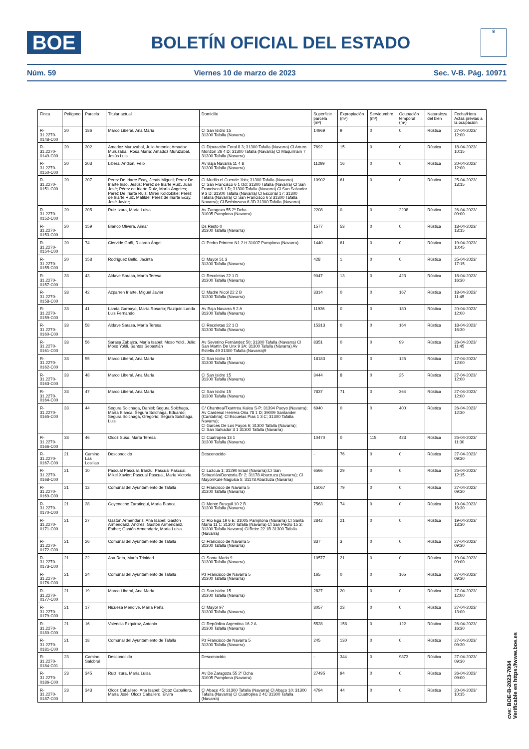BOE
BOLETÍN OFICIAL DEL ESTADO
♛
Núm. 59 Viernes 10 de marzo de 2023 Sec. V-B. Pág. 10971
| Finca | Polígono | Parcela | Titular actual | Domicilio | Superficie parcela (m²) | Expropiación (m²) | Servidumbre (m²) | Ocupación temporal (m²) | Naturaleza del bien | Fecha/Hora Actas previas a la ocupación |
| --- | --- | --- | --- | --- | --- | --- | --- | --- | --- | --- |
| R-31.2270-0148-C00 | 20 | 186 | Marco Liberal, Ana María | Cl San Isidro 15 31300 Tafalla (Navarra) | 14969 | 9 | 0 | 0 | Rústica | 27-04-2023/ 12:00 |
| R-31.2270-0149-C00 | 20 | 202 | Amadoz Muruzabal, Julio Antonio; Amadoz Muruzabal, Rosa María; Amadoz Muruzabal, Jesús Luis | Cl Diputación Foral 8 3; 31300 Tafalla (Navarra) Cl Arturo Monzón 26 4 D; 31300 Tafalla (Navarra) Cl Maquírriain 7 31300 Tafalla (Navarra) | 7692 | 15 | 0 | 0 | Rústica | 18-04-2023/ 10:15 |
| R-31.2270-0150-C00 | 20 | 203 | Liberal Andion, Félix | Av Baja Navarra 11 4 B 31300 Tafalla (Navarra) | 11299 | 16 | 0 | 0 | Rústica | 20-04-2023/ 12:00 |
| R-31.2270-0151-C00 | 20 | 207 | Perez De Iriarte Ecay, Jesús Miguel; Perez De Iriarte Iriso, Jesús; Pérez de Iriarte Ruiz, Juan José; Pérez de Iriarte Ruiz, María Ángeles; Perez De Iriarte Ruiz, Miren Koldobike; Pérez de Iriarte Ruiz, Matilde; Pérez de Iriarte Ecay, José Javier; | Cl Murillo el Cuende 1bis; 31300 Tafalla (Navarra) Cl San Francisco 6 1 Izd; 31300 Tafalla (Navarra) Cl San Francisco 6 1 D; 31300 Tafalla (Navarra) Cl San Salvador 9 3 D; 31300 Tafalla (Navarra) Cl Escorial 17; 31300 Tafalla (Navarra) Cl San Francisco 6 3 31300 Tafalla Navarra); Cl Berbinzana 6 3D 31300 Tafalla (Navarra) | 10902 | 61 | 0 | 0 | Rústica | 25-04-2023/ 13:15 |
| R-31.2270-0152-C00 | 20 | 205 | Ruiz Izura, María Luisa | Av Zaragoza 55 2º Dcha 31005 Pamplona (Navarra) | 2208 | 0 | 0 | 2208 | Rústica | 26-04-2023/ 09:00 |
| R-31.2270-0153-C00 | 20 | 159 | Blanco Olivera, Aimar | Ds Resto 0 31300 Tafalla (Navarra) | 1577 | 53 | 0 | 0 | Rústica | 18-04-2023/ 13:15 |
| R-31.2270-0154-C00 | 20 | 74 | Ciervide Goñi, Ricardo Ángel | Cl Pedro Primero N1 2 H 31007 Pamplona (Navarra) | 1440 | 61 | 0 | 0 | Rústica | 19-04-2023/ 10:45 |
| R-31.2270-0155-C00 | 20 | 158 | Rodriguez Bello, Jacinta | Cl Mayor 51 3 31300 Tafalla (Navarra) | 428 | 1 | 0 | 0 | Rústica | 25-04-2023/ 17:15 |
| R-31.2270-0157-C00 | 33 | 43 | Aldave Sarasa, María Teresa | Cl Recoletas 22 1 D 31300 Tafalla (Navarra) | 9047 | 13 | 0 | 423 | Rústica | 18-04-2023/ 16:30 |
| R-31.2270-0158-C00 | 33 | 42 | Azparren Iriarte, Miguel Javier | Cl Madre Nicol 22 2 B 31300 Tafalla (Navarra) | 3314 | 0 | 0 | 167 | Rústica | 18-04-2023/ 11:45 |
| R-31.2270-0159-C00 | 33 | 41 | Landa Garbayo, María Rosario; Razquin Landa Luis Fernando | Av Baja Navarra 9 2 A 31300 Tafalla (Navarra) | 11936 | 0 | 0 | 180 | Rústica | 20-04-2023/ 12:00 |
| R-31.2270-0160-C00 | 33 | 58 | Aldave Sarasa, María Teresa | Cl Recoletas 22 1 D 31300 Tafalla (Navarra) | 15313 | 0 | 0 | 164 | Rústica | 18-04-2023/ 16:30 |
| R-31.2270-0161-C00 | 33 | 56 | Sarasa Zabalza, María Isabel; Moso Yoldi, Julio; Moso Yoldi, Santos Sebastián | Av Severino Fernández 50; 31300 Tafalla (Navarra) Cl San Martin De Unx 9 3A; 31300 Tafalla (Navarra) Av Estella 49 31300 Tafalla (Navarra)9 | 8351 | 0 | 0 | 99 | Rústica | 26-04-2023/ 11:45 |
| R-31.2270-0162-C00 | 33 | 55 | Marco Liberal, Ana María | Cl San Isidro 15 31300 Tafalla (Navarra) | 18183 | 0 | 0 | 125 | Rústica | 27-04-2023/ 12:00 |
| R-31.2270-0163-C00 | 33 | 48 | Marco Liberal, Ana María | Cl San Isidro 15 31300 Tafalla (Navarra) | 3444 | 8 | 0 | 25 | Rústica | 27-04-2023/ 12:00 |
| R-31.2270-0164-C00 | 33 | 47 | Marco Liberal, Ana María | Cl San Isidro 15 31300 Tafalla (Navarra) | 7837 | 71 | 0 | 364 | Rústica | 27-04-2023/ 12:00 |
| R-31.2270-0165-C00 | 33 | 44 | Segura Solchaga, Daniel; Segura Solchaga, María Blanca; Segura Solchaga, Eduardo; Segura Solchaga, Gregorio; Segura Solchaga, Luis | C/ Chantrea/Txantrea Kalea S-P; 31394 Pueyo (Navarra); Av Cardenal Herrera Oria 78 1 D; 39009 Santander (Cantabria); Cl Escuelas Pias 1 3 C; 31300 Tafalla Navarra); Cl Garces De Los Fayos 6; 31300 Tafalla (Navarra); Cl San Salvador 3 1 31300 Tafalla (Navarra) | 6940 | 0 | 0 | 400 | Rústica | 26-04-2023/ 12:30 |
| R-31.2270-0166-C00 | 33 | 46 | Olcoz Suso, María Teresa | Cl Cuatropea 13 1 31300 Tafalla (Navarra) | 10470 | 0 | 115 | 423 | Rústica | 25-04-2023/ 11:30 |
| R-31.2270-0167-C00 | 21 | Camino Las Losillas | Desconocido | Desconocido | - | 76 | 0 | 0 | Rústica | 27-04-2023/ 09:30 |
| R-31.2270-0168-C00 | 21 | 10 | Pascual Pascual, Iranzu; Pascual Pascual, Mikel Xavier; Pascual Pascual, María Victoria | Cl Lazcua 1; 31290 Eraul (Navarra);Cr San Sebastián/Donostia Er 2; 31178 Abarzuza (Navarra); Cl Mayor/Kale Nagusia 5; 31178 Abarzuza (Navarra) | 6566 | 29 | 0 | 0 | Rústica | 25-04-2023/ 12:15 |
| R-31.2270-0169-C00 | 21 | 12 | Comunal del Ayuntamiento de Tafalla | Cl Francisco de Navarra 5 31300 Tafalla (Navarra) | 15067 | 79 | 0 | 0 | Rústica | 27-04-2023/ 09:30 |
| R-31.2270-0170-C00 | 21 | 28 | Goyeneche Zaratiegui, María Blanca | Cl Monte Busquil 10 2 B 31300 Tafalla (Navarra) | 7563 | 74 | 0 | 0 | Rústica | 19-04-2023/ 16:30 |
| R-31.2270-0171-C00 | 21 | 27 | Gastón Armendariz, Ana Isabel; Gastón Armendariz, Andrés; Gastón Armendariz, Esther; Gastón Armendariz, María Luisa | Cl Rio Ega 19 6 E; 31005 Pamplona (Navarra) Cl Santa María 11 1; 31300 Tafalla (Navarra) Cl San Pedro 15 3; 31300 Tafalla Navarra) Cl Beire 22 1B 31300 Tafalla (Navarra) | 2842 | 21 | 0 | 0 | Rústica | 19-04-2023/ 13:30 |
| R-31.2270-0172-C00 | 21 | 26 | Comunal del Ayuntamiento de Tafalla | Cl Francisco de Navarra 5 31300 Tafalla (Navarra) | 837 | 3 | 0 | 0 | Rústica | 27-04-2023/ 09:30 |
| R-31.2270-0173-C00 | 21 | 22 | Asa Reta, María Trinidad | Cl Santa Maria 9 31300 Tafalla (Navarra) | 10577 | 21 | 0 | 0 | Rústica | 19-04-2023/ 09:00 |
| R-31.2270-0176-C00 | 21 | 24 | Comunal del Ayuntamiento de Tafalla | Pz Francisco de Navarra 5 31300 Tafalla (Navarra) | 165 | 0 | 0 | 165 | Rústica | 27-04-2023/ 09:30 |
| R-31.2270-0177-C00 | 21 | 19 | Marco Liberal, Ana María | Cl San Isidro 15 31300 Tafalla (Navarra) | 2827 | 20 | 0 | 0 | Rústica | 27-04-2023/ 12:00 |
| R-31.2270-0179-C00 | 21 | 17 | Nicuesa Mendive, María Peña | Cl Mayor 97 31300 Tafalla (Navarra) | 3057 | 23 | 0 | 0 | Rústica | 27-04-2023/ 13:00 |
| R-31.2270-0180-C00 | 21 | 16 | Valencia Ezquiroz, Antonio | Cl República Argentina 16 2 A 31300 Tafalla (Navarra) | 5528 | 158 | 0 | 122 | Rústica | 26-04-2023/ 16:30 |
| R-31.2270-0181-C00 | 21 | 18 | Comunal del Ayuntamiento de Tafalla | Pz Francisco de Navarra 5 31300 Tafalla (Navarra) | 245 | 130 | 0 | 0 | Rústica | 27-04-2023/ 09:30 |
| R-31.2270-0184-C01 | 23 | Camino Salobral | Desconocido | Desconocido | - | 344 | 0 | 9873 | Rústica | 27-04-2023/ 09:30 |
| R-31.2270-0186-C00 | 23 | 345 | Ruiz Izura, María Luisa | Av De Zaragoza 55 2º Dcha 31005 Pamplona (Navarra) | 27495 | 94 | 0 | 0 | Rústica | 26-04-2023/ 09:00 |
| R-31.2270-0187-C00 | 23 | 343 | Olcoz Caballero, Ana Isabel; Olcoz Caballero, María José; Olcoz Caballero, Elvira | Cl Abaco 45; 31300 Tafalla (Navarra) Cl Abaco 10; 31300 Tafalla (Navarra) Cl Cuatropea 2 4C 31300 Tafalla (Navarra) | 4794 | 44 | 0 | 0 | Rústica | 20-04-2023/ 10:15 |
cve: BOE-B-2023-7004
Verificable en https://www.boe.es